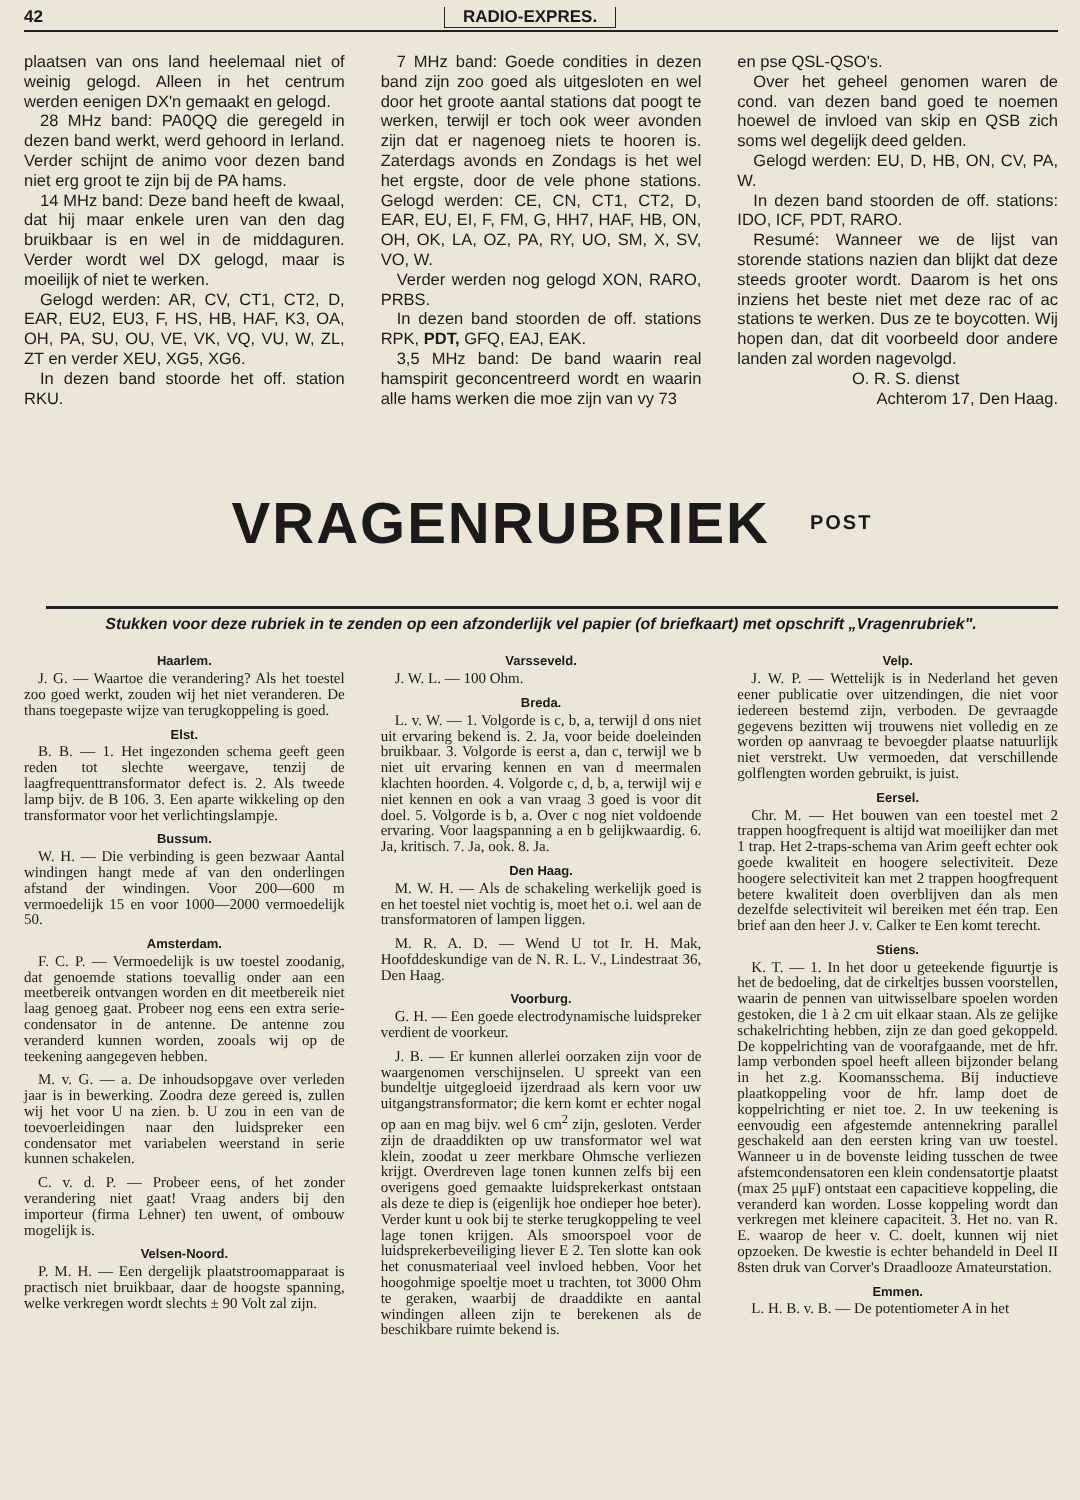42 RADIO-EXPRES.
plaatsen van ons land heelemaal niet of weinig gelogd. Alleen in het centrum werden eenigen DX'n gemaakt en gelogd.
28 MHz band: PA0QQ die geregeld in dezen band werkt, werd gehoord in Ierland. Verder schijnt de animo voor dezen band niet erg groot te zijn bij de PA hams.
14 MHz band: Deze band heeft de kwaal, dat hij maar enkele uren van den dag bruikbaar is en wel in de middaguren. Verder wordt wel DX gelogd, maar is moeilijk of niet te werken.
Gelogd werden: AR, CV, CT1, CT2, D, EAR, EU2, EU3, F, HS, HB, HAF, K3, OA, OH, PA, SU, OU, VE, VK, VQ, VU, W, ZL, ZT en verder XEU, XG5, XG6.
In dezen band stoorde het off. station RKU.
7 MHz band: Goede condities in dezen band zijn zoo goed als uitgesloten en wel door het groote aantal stations dat poogt te werken, terwijl er toch ook weer avonden zijn dat er nagenoeg niets te hooren is. Zaterdags avonds en Zondags is het wel het ergste, door de vele phone stations. Gelogd werden: CE, CN, CT1, CT2, D, EAR, EU, EI, F, FM, G, HH7, HAF, HB, ON, OH, OK, LA, OZ, PA, RY, UO, SM, X, SV, VO, W.
Verder werden nog gelogd XON, RARO, PRBS.
In dezen band stoorden de off. stations RPK, PDT, GFQ, EAJ, EAK.
3,5 MHz band: De band waarin real hamspirit geconcentreerd wordt en waarin alle hams werken die moe zijn van vy 73
en pse QSL-QSO's.
Over het geheel genomen waren de cond. van dezen band goed te noemen hoewel de invloed van skip en QSB zich soms wel degelijk deed gelden.
Gelogd werden: EU, D, HB, ON, CV, PA, W.
In dezen band stoorden de off. stations: IDO, ICF, PDT, RARO.
Resumé: Wanneer we de lijst van storende stations nazien dan blijkt dat deze steeds grooter wordt. Daarom is het ons inziens het beste niet met deze rac of ac stations te werken. Dus ze te boycotten. Wij hopen dan, dat dit voorbeeld door andere landen zal worden nagevolgd.
O. R. S. dienst
Achterom 17, Den Haag.
VRAGENRUBRIEK POST
Stukken voor deze rubriek in te zenden op een afzonderlijk vel papier (of briefkaart) met opschrift „Vragenrubriek".
Haarlem.
J. G. — Waartoe die verandering? Als het toestel zoo goed werkt, zouden wij het niet veranderen. De thans toegepaste wijze van terugkoppeling is goed.
Elst.
B. B. — 1. Het ingezonden schema geeft geen reden tot slechte weergave, tenzij de laagfrequenttransformator defect is. 2. Als tweede lamp bijv. de B 106. 3. Een aparte wikkeling op den transformator voor het verlichtingslampje.
Bussum.
W. H. — Die verbinding is geen bezwaar Aantal windingen hangt mede af van den onderlingen afstand der windingen. Voor 200—600 m vermoedelijk 15 en voor 1000—2000 vermoedelijk 50.
Amsterdam.
F. C. P. — Vermoedelijk is uw toestel zoodanig, dat genoemde stations toevallig onder aan een meetbereik ontvangen worden en dit meetbereik niet laag genoeg gaat. Probeer nog eens een extra serie-condensator in de antenne. De antenne zou veranderd kunnen worden, zooals wij op de teekening aangegeven hebben.
M. v. G. — a. De inhoudsopgave over verleden jaar is in bewerking. Zoodra deze gereed is, zullen wij het voor U na zien. b. U zou in een van de toevoerleidingen naar den luidspreker een condensator met variabelen weerstand in serie kunnen schakelen.
C. v. d. P. — Probeer eens, of het zonder verandering niet gaat! Vraag anders bij den importeur (firma Lehner) ten uwent, of ombouw mogelijk is.
Velsen-Noord.
P. M. H. — Een dergelijk plaatstroomapparaat is practisch niet bruikbaar, daar de hoogste spanning, welke verkregen wordt slechts ± 90 Volt zal zijn.
Varsseveld.
J. W. L. — 100 Ohm.
Breda.
L. v. W. — 1. Volgorde is c, b, a, terwijl d ons niet uit ervaring bekend is. 2. Ja, voor beide doeleinden bruikbaar. 3. Volgorde is eerst a, dan c, terwijl we b niet uit ervaring kennen en van d meermalen klachten hoorden. 4. Volgorde c, d, b, a, terwijl wij e niet kennen en ook a van vraag 3 goed is voor dit doel. 5. Volgorde is b, a. Over c nog niet voldoende ervaring. Voor laagspanning a en b gelijkwaardig. 6. Ja, kritisch. 7. Ja, ook. 8. Ja.
Den Haag.
M. W. H. — Als de schakeling werkelijk goed is en het toestel niet vochtig is, moet het o.i. wel aan de transformatoren of lampen liggen.
M. R. A. D. — Wend U tot Ir. H. Mak, Hoofddeskundige van de N. R. L. V., Lindestraat 36, Den Haag.
Voorburg.
G. H. — Een goede electrodynamische luidspreker verdient de voorkeur.
J. B. — Er kunnen allerlei oorzaken zijn voor de waargenomen verschijnselen. U spreekt van een bundeltje uitgegloeid ijzerdraad als kern voor uw uitgangstransformator; die kern komt er echter nogal op aan en mag bijv. wel 6 cm<sup>2</sup> zijn, gesloten. Verder zijn de draaddikten op uw transformator wel wat klein, zoodat u zeer merkbare Ohmsche verliezen krijgt. Overdreven lage tonen kunnen zelfs bij een overigens goed gemaakte luidsprekerkast ontstaan als deze te diep is (eigenlijk hoe ondieper hoe beter). Verder kunt u ook bij te sterke terugkoppeling te veel lage tonen krijgen. Als smoorspoel voor de luidsprekerbeveiliging liever E 2. Ten slotte kan ook het conusmateriaal veel invloed hebben. Voor het hoogohmige spoeltje moet u trachten, tot 3000 Ohm te geraken, waarbij de draaddikte en aantal windingen alleen zijn te berekenen als de beschikbare ruimte bekend is.
Velp.
J. W. P. — Wettelijk is in Nederland het geven eener publicatie over uitzendingen, die niet voor iedereen bestemd zijn, verboden. De gevraagde gegevens bezitten wij trouwens niet volledig en ze worden op aanvraag te bevoegder plaatse natuurlijk niet verstrekt. Uw vermoeden, dat verschillende golflengten worden gebruikt, is juist.
Eersel.
Chr. M. — Het bouwen van een toestel met 2 trappen hoogfrequent is altijd wat moeilijker dan met 1 trap. Het 2-traps-schema van Arim geeft echter ook goede kwaliteit en hoogere selectiviteit. Deze hoogere selectiviteit kan met 2 trappen hoogfrequent betere kwaliteit doen overblijven dan als men dezelfde selectiviteit wil bereiken met één trap. Een brief aan den heer J. v. Calker te Een komt terecht.
Stiens.
K. T. — 1. In het door u geteekende figuurtje is het de bedoeling, dat de cirkeltjes bussen voorstellen, waarin de pennen van uitwisselbare spoelen worden gestoken, die 1 à 2 cm uit elkaar staan. Als ze gelijke schakelrichting hebben, zijn ze dan goed gekoppeld. De koppelrichting van de voorafgaande, met de hfr. lamp verbonden spoel heeft alleen bijzonder belang in het z.g. Koomansschema. Bij inductieve plaatkoppeling voor de hfr. lamp doet de koppelrichting er niet toe. 2. In uw teekening is eenvoudig een afgestemde antennekring parallel geschakeld aan den eersten kring van uw toestel. Wanneer u in de bovenste leiding tusschen de twee afstemcondensatoren een klein condensatortje plaatst (max 25 μμF) ontstaat een capacitieve koppeling, die veranderd kan worden. Losse koppeling wordt dan verkregen met kleinere capaciteit. 3. Het no. van R. E. waarop de heer v. C. doelt, kunnen wij niet opzoeken. De kwestie is echter behandeld in Deel II 8sten druk van Corver's Draadlooze Amateurstation.
Emmen.
L. H. B. v. B. — De potentiometer A in het